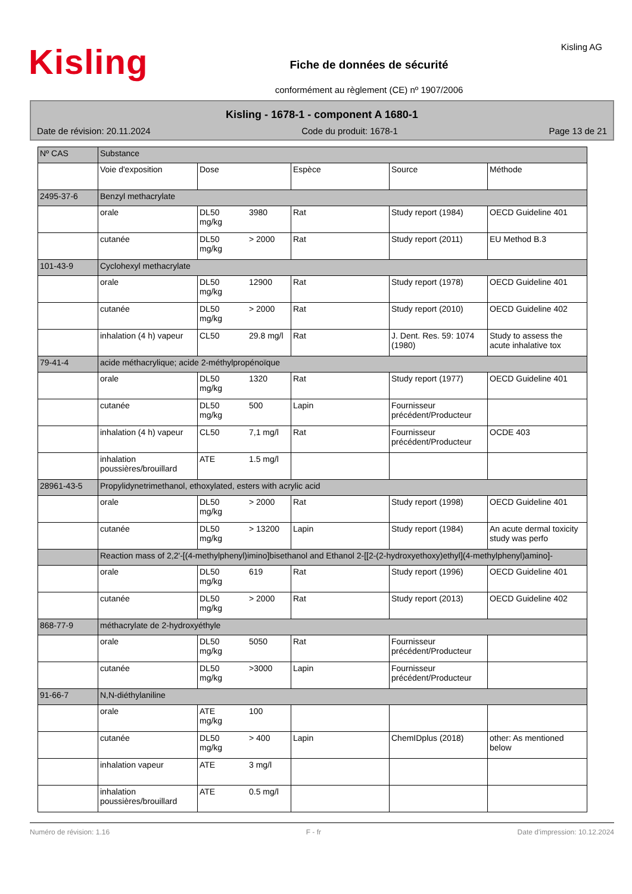Kisling
Fiche de données de sécurité
conformément au règlement (CE) nº 1907/2006
Kisling AG
Kisling - 1678-1 - component A 1680-1
Date de révision: 20.11.2024 Code du produit: 1678-1 Page 13 de 21
| Nº CAS | Substance | | | | |
| --- | --- | --- | --- | --- | --- |
| | Voie d'exposition | Dose | Espèce | Source | Méthode |
| 2495-37-6 | Benzyl methacrylate | | | | |
| | orale | DL50 3980 mg/kg | Rat | Study report (1984) | OECD Guideline 401 |
| | cutanée | DL50 > 2000 mg/kg | Rat | Study report (2011) | EU Method B.3 |
| 101-43-9 | Cyclohexyl methacrylate | | | | |
| | orale | DL50 12900 mg/kg | Rat | Study report (1978) | OECD Guideline 401 |
| | cutanée | DL50 > 2000 mg/kg | Rat | Study report (2010) | OECD Guideline 402 |
| | inhalation (4 h) vapeur | CL50 29.8 mg/l | Rat | J. Dent. Res. 59: 1074 (1980) | Study to assess the acute inhalative tox |
| 79-41-4 | acide méthacrylique; acide 2-méthylpropénoïque | | | | |
| | orale | DL50 1320 mg/kg | Rat | Study report (1977) | OECD Guideline 401 |
| | cutanée | DL50 500 mg/kg | Lapin | Fournisseur précédent/Producteur | |
| | inhalation (4 h) vapeur | CL50 7,1 mg/l | Rat | Fournisseur précédent/Producteur | OCDE 403 |
| | inhalation poussières/brouillard | ATE 1.5 mg/l | | | |
| 28961-43-5 | Propylidynetrimethanol, ethoxylated, esters with acrylic acid | | | | |
| | orale | DL50 > 2000 mg/kg | Rat | Study report (1998) | OECD Guideline 401 |
| | cutanée | DL50 > 13200 mg/kg | Lapin | Study report (1984) | An acute dermal toxicity study was perfo |
| | Reaction mass of 2,2'-[(4-methylphenyl)imino]bisethanol and Ethanol 2-[[2-(2-hydroxyethoxy)ethyl](4-methylphenyl)amino]- | | | | |
| | orale | DL50 619 mg/kg | Rat | Study report (1996) | OECD Guideline 401 |
| | cutanée | DL50 > 2000 mg/kg | Rat | Study report (2013) | OECD Guideline 402 |
| 868-77-9 | méthacrylate de 2-hydroxyéthyle | | | | |
| | orale | DL50 5050 mg/kg | Rat | Fournisseur précédent/Producteur | |
| | cutanée | DL50 >3000 mg/kg | Lapin | Fournisseur précédent/Producteur | |
| 91-66-7 | N,N-diéthylaniline | | | | |
| | orale | ATE 100 mg/kg | | | |
| | cutanée | DL50 > 400 mg/kg | Lapin | ChemIDplus (2018) | other: As mentioned below |
| | inhalation vapeur | ATE 3 mg/l | | | |
| | inhalation poussières/brouillard | ATE 0.5 mg/l | | | |
Numéro de révision: 1.16 F - fr Date d'impression: 10.12.2024